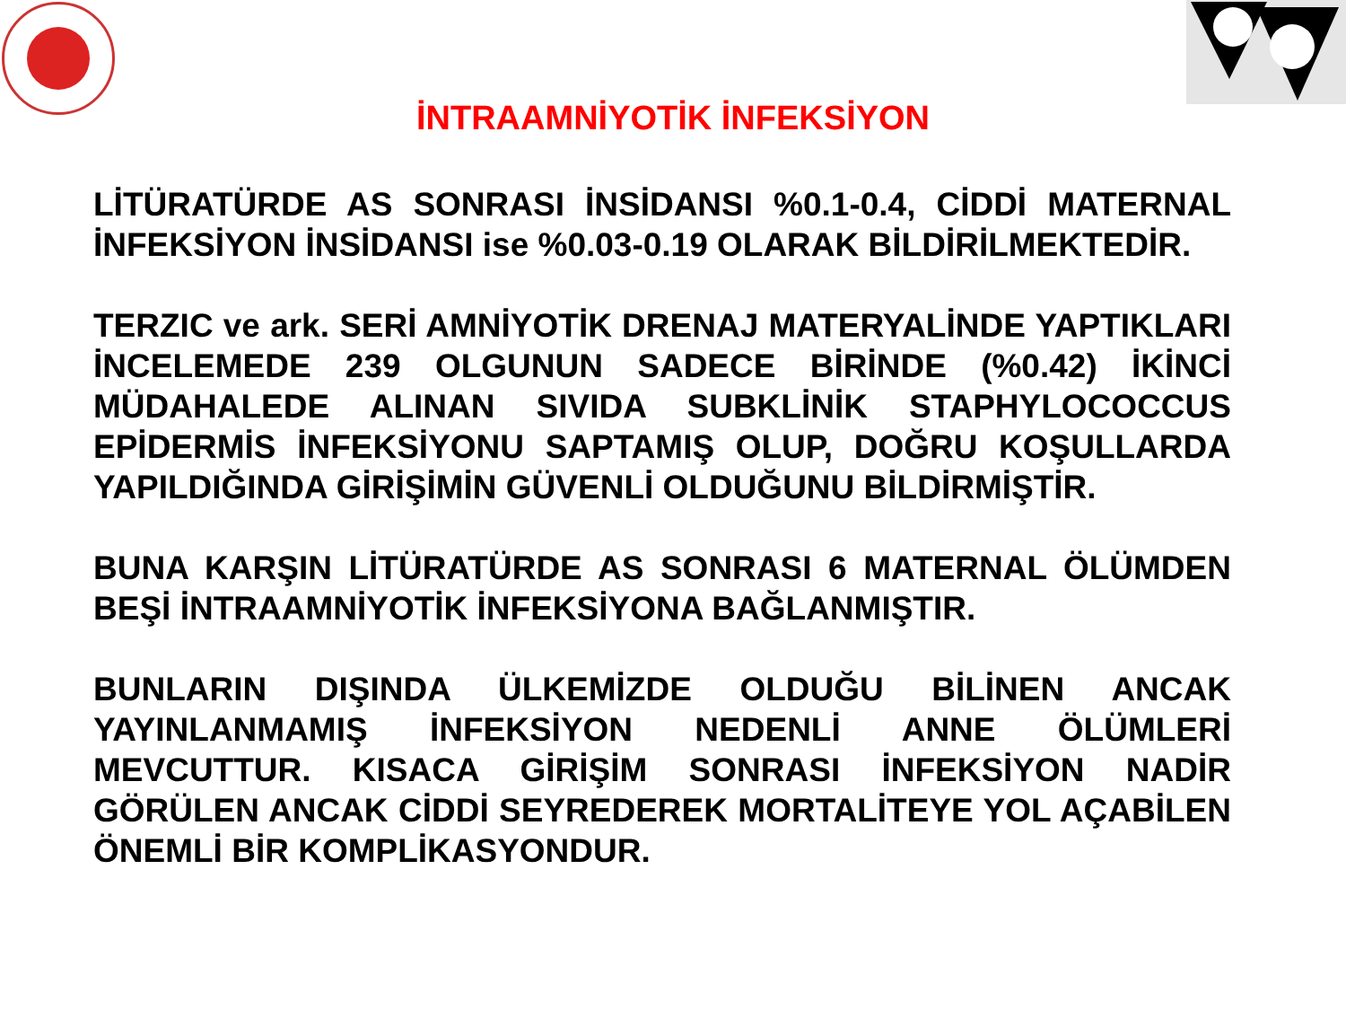İNTRAAMNİYOTİK İNFEKSİYON
LİTÜRATÜRDE AS SONRASI İNSİDANSI %0.1-0.4, CİDDİ MATERNAL İNFEKSİYON İNSİDANSI ise %0.03-0.19 OLARAK BİLDİRİLMEKTEDİR.
TERZIC ve ark. SERİ AMNİYOTİK DRENAJ MATERYALİNDE YAPTIKLARI İNCELEMEDE 239 OLGUNUN SADECE BİRİNDE (%0.42) İKİNCİ MÜDAHALEDE ALINAN SIVIDA SUBKLİNİK STAPHYLOCOCCUS EPİDERMİS İNFEKSİYONU SAPTAMIŞ OLUP, DOĞRU KOŞULLARDA YAPILDIĞINDA GİRİŞİMİN GÜVENLİ OLDUĞUNU BİLDİRMİŞTİR.
BUNA KARŞIN LİTÜRATÜRDE AS SONRASI 6 MATERNAL ÖLÜMDEN BEŞİ İNTRAAMNİYOTİK İNFEKSİYONA BAĞLANMIŞTIR.
BUNLARIN DIŞINDA ÜLKEMİZDE OLDUĞU BİLİNEN ANCAK YAYINLANMAMIŞ İNFEKSİYON NEDENLİ ANNE ÖLÜMLERİ MEVCUTTUR. KISACA GİRİŞİM SONRASI İNFEKSİYON NADİR GÖRÜLEN ANCAK CİDDİ SEYREDEREK MORTALİTEYE YOL AÇABİLEN ÖNEMLİ BİR KOMPLİKASYONDUR.